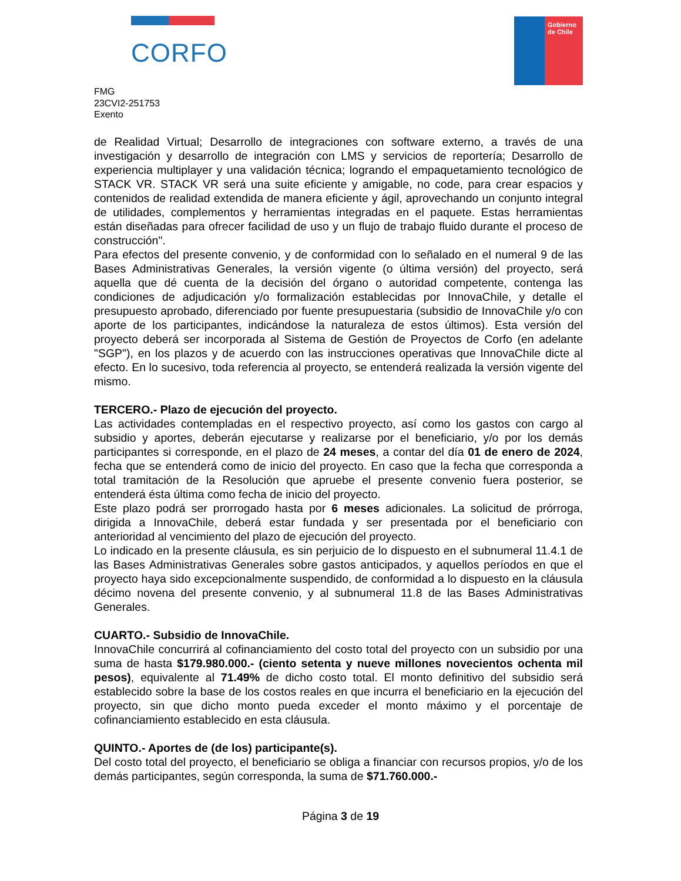CORFO
Gobierno de Chile
FMG
23CVI2-251753
Exento
de Realidad Virtual; Desarrollo de integraciones con software externo, a través de una investigación y desarrollo de integración con LMS y servicios de reportería; Desarrollo de experiencia multiplayer y una validación técnica; logrando el empaquetamiento tecnológico de STACK VR. STACK VR será una suite eficiente y amigable, no code, para crear espacios y contenidos de realidad extendida de manera eficiente y ágil, aprovechando un conjunto integral de utilidades, complementos y herramientas integradas en el paquete. Estas herramientas están diseñadas para ofrecer facilidad de uso y un flujo de trabajo fluido durante el proceso de construcción".
Para efectos del presente convenio, y de conformidad con lo señalado en el numeral 9 de las Bases Administrativas Generales, la versión vigente (o última versión) del proyecto, será aquella que dé cuenta de la decisión del órgano o autoridad competente, contenga las condiciones de adjudicación y/o formalización establecidas por InnovaChile, y detalle el presupuesto aprobado, diferenciado por fuente presupuestaria (subsidio de InnovaChile y/o con aporte de los participantes, indicándose la naturaleza de estos últimos). Esta versión del proyecto deberá ser incorporada al Sistema de Gestión de Proyectos de Corfo (en adelante "SGP"), en los plazos y de acuerdo con las instrucciones operativas que InnovaChile dicte al efecto. En lo sucesivo, toda referencia al proyecto, se entenderá realizada la versión vigente del mismo.
TERCERO.- Plazo de ejecución del proyecto.
Las actividades contempladas en el respectivo proyecto, así como los gastos con cargo al subsidio y aportes, deberán ejecutarse y realizarse por el beneficiario, y/o por los demás participantes si corresponde, en el plazo de 24 meses, a contar del día 01 de enero de 2024, fecha que se entenderá como de inicio del proyecto. En caso que la fecha que corresponda a total tramitación de la Resolución que apruebe el presente convenio fuera posterior, se entenderá ésta última como fecha de inicio del proyecto.
Este plazo podrá ser prorrogado hasta por 6 meses adicionales. La solicitud de prórroga, dirigida a InnovaChile, deberá estar fundada y ser presentada por el beneficiario con anterioridad al vencimiento del plazo de ejecución del proyecto.
Lo indicado en la presente cláusula, es sin perjuicio de lo dispuesto en el subnumeral 11.4.1 de las Bases Administrativas Generales sobre gastos anticipados, y aquellos períodos en que el proyecto haya sido excepcionalmente suspendido, de conformidad a lo dispuesto en la cláusula décimo novena del presente convenio, y al subnumeral 11.8 de las Bases Administrativas Generales.
CUARTO.- Subsidio de InnovaChile.
InnovaChile concurrirá al cofinanciamiento del costo total del proyecto con un subsidio por una suma de hasta $179.980.000.- (ciento setenta y nueve millones novecientos ochenta mil pesos), equivalente al 71.49% de dicho costo total. El monto definitivo del subsidio será establecido sobre la base de los costos reales en que incurra el beneficiario en la ejecución del proyecto, sin que dicho monto pueda exceder el monto máximo y el porcentaje de cofinanciamiento establecido en esta cláusula.
QUINTO.- Aportes de (de los) participante(s).
Del costo total del proyecto, el beneficiario se obliga a financiar con recursos propios, y/o de los demás participantes, según corresponda, la suma de $71.760.000.-
Página 3 de 19